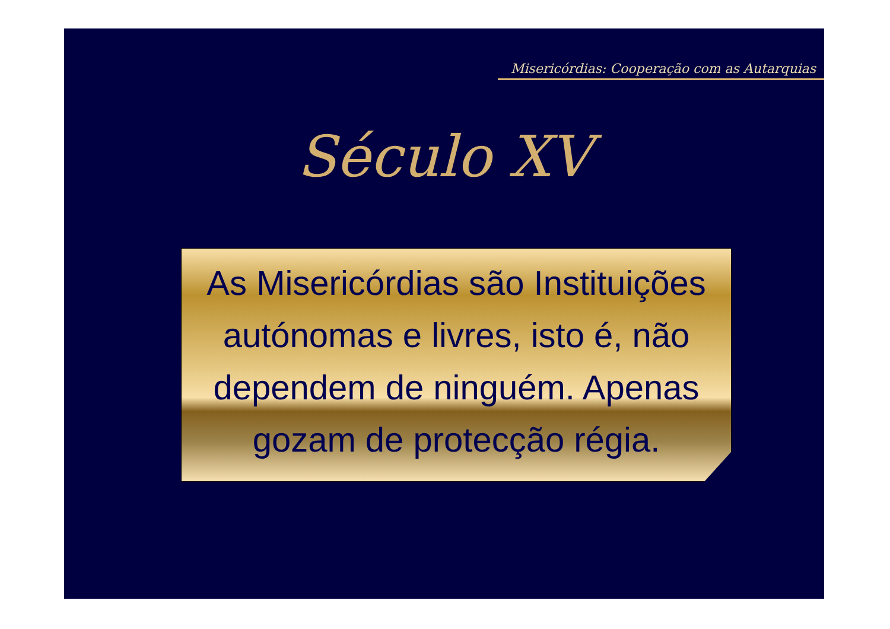Misericórdias: Cooperação com as Autarquias
Século XV
As Misericórdias são Instituições autónomas e livres, isto é, não dependem de ninguém. Apenas gozam de protecção régia.